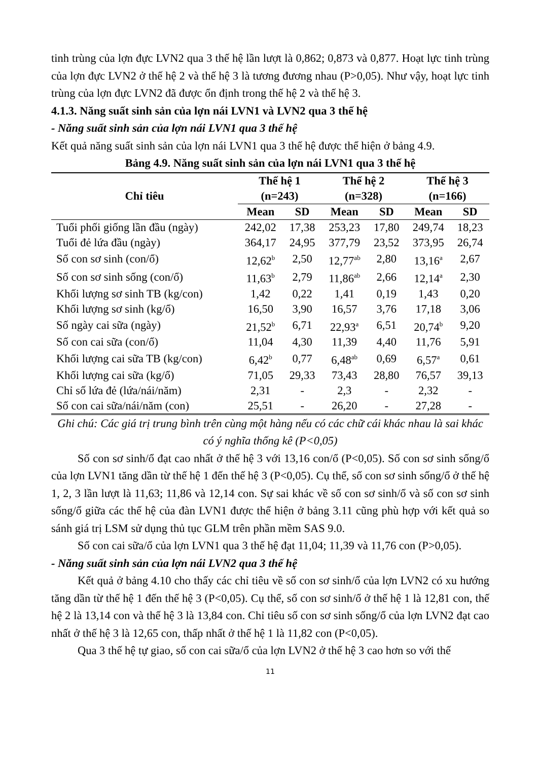tinh trùng của lợn đực LVN2 qua 3 thế hệ lần lượt là 0,862; 0,873 và 0,877. Hoạt lực tinh trùng của lợn đực LVN2 ở thế hệ 2 và thế hệ 3 là tương đương nhau (P>0,05). Như vậy, hoạt lực tinh trùng của lợn đực LVN2 đã được ổn định trong thế hệ 2 và thế hệ 3.
4.1.3. Năng suất sinh sản của lợn nái LVN1 và LVN2 qua 3 thế hệ
- Năng suất sinh sản của lợn nái LVN1 qua 3 thế hệ
Kết quả năng suất sinh sản của lợn nái LVN1 qua 3 thế hệ được thể hiện ở bảng 4.9.
Bảng 4.9. Năng suất sinh sản của lợn nái LVN1 qua 3 thế hệ
| Chỉ tiêu | Thế hệ 1 (n=243) | | Thế hệ 2 (n=328) | | Thế hệ 3 (n=166) | |
| --- | --- | --- | --- | --- | --- | --- |
| | Mean | SD | Mean | SD | Mean | SD |
| Tuổi phối giống lần đầu (ngày) | 242,02 | 17,38 | 253,23 | 17,80 | 249,74 | 18,23 |
| Tuổi đẻ lứa đầu (ngày) | 364,17 | 24,95 | 377,79 | 23,52 | 373,95 | 26,74 |
| Số con sơ sinh (con/ổ) | 12,62<sup>b</sup> | 2,50 | 12,77<sup>ab</sup> | 2,80 | 13,16<sup>a</sup> | 2,67 |
| Số con sơ sinh sống (con/ổ) | 11,63<sup>b</sup> | 2,79 | 11,86<sup>ab</sup> | 2,66 | 12,14<sup>a</sup> | 2,30 |
| Khối lượng sơ sinh TB (kg/con) | 1,42 | 0,22 | 1,41 | 0,19 | 1,43 | 0,20 |
| Khối lượng sơ sinh (kg/ổ) | 16,50 | 3,90 | 16,57 | 3,76 | 17,18 | 3,06 |
| Số ngày cai sữa (ngày) | 21,52<sup>b</sup> | 6,71 | 22,93<sup>a</sup> | 6,51 | 20,74<sup>b</sup> | 9,20 |
| Số con cai sữa (con/ổ) | 11,04 | 4,30 | 11,39 | 4,40 | 11,76 | 5,91 |
| Khối lượng cai sữa TB (kg/con) | 6,42<sup>b</sup> | 0,77 | 6,48<sup>ab</sup> | 0,69 | 6,57<sup>a</sup> | 0,61 |
| Khối lượng cai sữa (kg/ổ) | 71,05 | 29,33 | 73,43 | 28,80 | 76,57 | 39,13 |
| Chỉ số lứa đẻ (lứa/nái/năm) | 2,31 | - | 2,3 | - | 2,32 | - |
| Số con cai sữa/nái/năm (con) | 25,51 | - | 26,20 | - | 27,28 | - |
Ghi chú: Các giá trị trung bình trên cùng một hàng nếu có các chữ cái khác nhau là sai khác có ý nghĩa thống kê (P<0,05)
Số con sơ sinh/ổ đạt cao nhất ở thế hệ 3 với 13,16 con/ổ (P<0,05). Số con sơ sinh sống/ổ của lợn LVN1 tăng dần từ thế hệ 1 đến thế hệ 3 (P<0,05). Cụ thể, số con sơ sinh sống/ổ ở thế hệ 1, 2, 3 lần lượt là 11,63; 11,86 và 12,14 con. Sự sai khác về số con sơ sinh/ổ và số con sơ sinh sống/ổ giữa các thế hệ của đàn LVN1 được thể hiện ở bảng 3.11 cũng phù hợp với kết quả so sánh giá trị LSM sử dụng thủ tục GLM trên phần mềm SAS 9.0.
Số con cai sữa/ổ của lợn LVN1 qua 3 thế hệ đạt 11,04; 11,39 và 11,76 con (P>0,05).
- Năng suất sinh sản của lợn nái LVN2 qua 3 thế hệ
Kết quả ở bảng 4.10 cho thấy các chỉ tiêu về số con sơ sinh/ổ của lợn LVN2 có xu hướng tăng dần từ thế hệ 1 đến thế hệ 3 (P<0,05). Cụ thể, số con sơ sinh/ổ ở thế hệ 1 là 12,81 con, thế hệ 2 là 13,14 con và thế hệ 3 là 13,84 con. Chỉ tiêu số con sơ sinh sống/ổ của lợn LVN2 đạt cao nhất ở thế hệ 3 là 12,65 con, thấp nhất ở thế hệ 1 là 11,82 con (P<0,05).
Qua 3 thế hệ tự giao, số con cai sữa/ổ của lợn LVN2 ở thế hệ 3 cao hơn so với thế
11